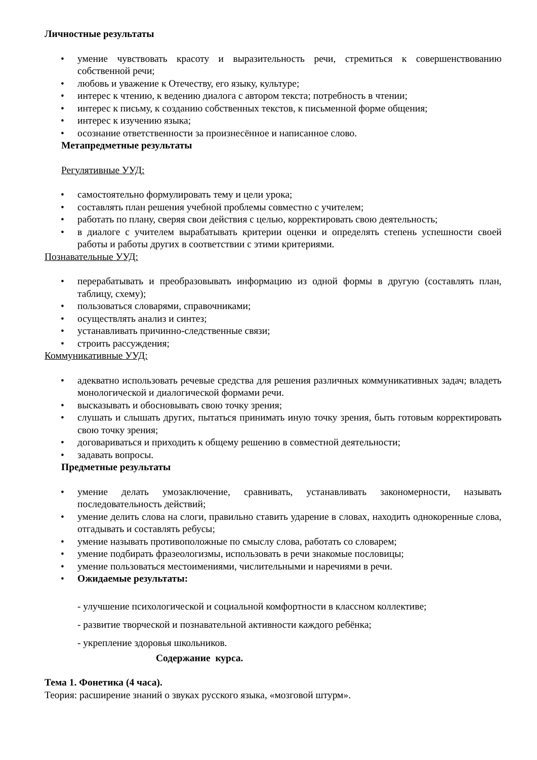Личностные результаты
• умение чувствовать красоту и выразительность речи, стремиться к совершенствованию собственной речи;
• любовь и уважение к Отечеству, его языку, культуре;
• интерес к чтению, к ведению диалога с автором текста; потребность в чтении;
• интерес к письму, к созданию собственных текстов, к письменной форме общения;
• интерес к изучению языка;
• осознание ответственности за произнесённое и написанное слово.
Метапредметные результаты
Регулятивные УУД:
• самостоятельно формулировать тему и цели урока;
• составлять план решения учебной проблемы совместно с учителем;
• работать по плану, сверяя свои действия с целью, корректировать свою деятельность;
• в диалоге с учителем вырабатывать критерии оценки и определять степень успешности своей работы и работы других в соответствии с этими критериями.
Познавательные УУД:
• перерабатывать и преобразовывать информацию из одной формы в другую (составлять план, таблицу, схему);
• пользоваться словарями, справочниками;
• осуществлять анализ и синтез;
• устанавливать причинно-следственные связи;
• строить рассуждения;
Коммуникативные УУД:
• адекватно использовать речевые средства для решения различных коммуникативных задач; владеть монологической и диалогической формами речи.
• высказывать и обосновывать свою точку зрения;
• слушать и слышать других, пытаться принимать иную точку зрения, быть готовым корректировать свою точку зрения;
• договариваться и приходить к общему решению в совместной деятельности;
• задавать вопросы.
Предметные результаты
• умение делать умозаключение, сравнивать, устанавливать закономерности, называть последовательность действий;
• умение делить слова на слоги, правильно ставить ударение в словах, находить однокоренные слова, отгадывать и составлять ребусы;
• умение называть противоположные по смыслу слова, работать со словарем;
• умение подбирать фразеологизмы, использовать в речи знакомые пословицы;
• умение пользоваться местоимениями, числительными и наречиями в речи.
• Ожидаемые результаты:
- улучшение психологической и социальной комфортности в классном коллективе;
- развитие творческой и познавательной активности каждого ребёнка;
- укрепление здоровья школьников.
Содержание курса.
Тема 1. Фонетика (4 часа).
Теория: расширение знаний о звуках русского языка, «мозговой штурм».